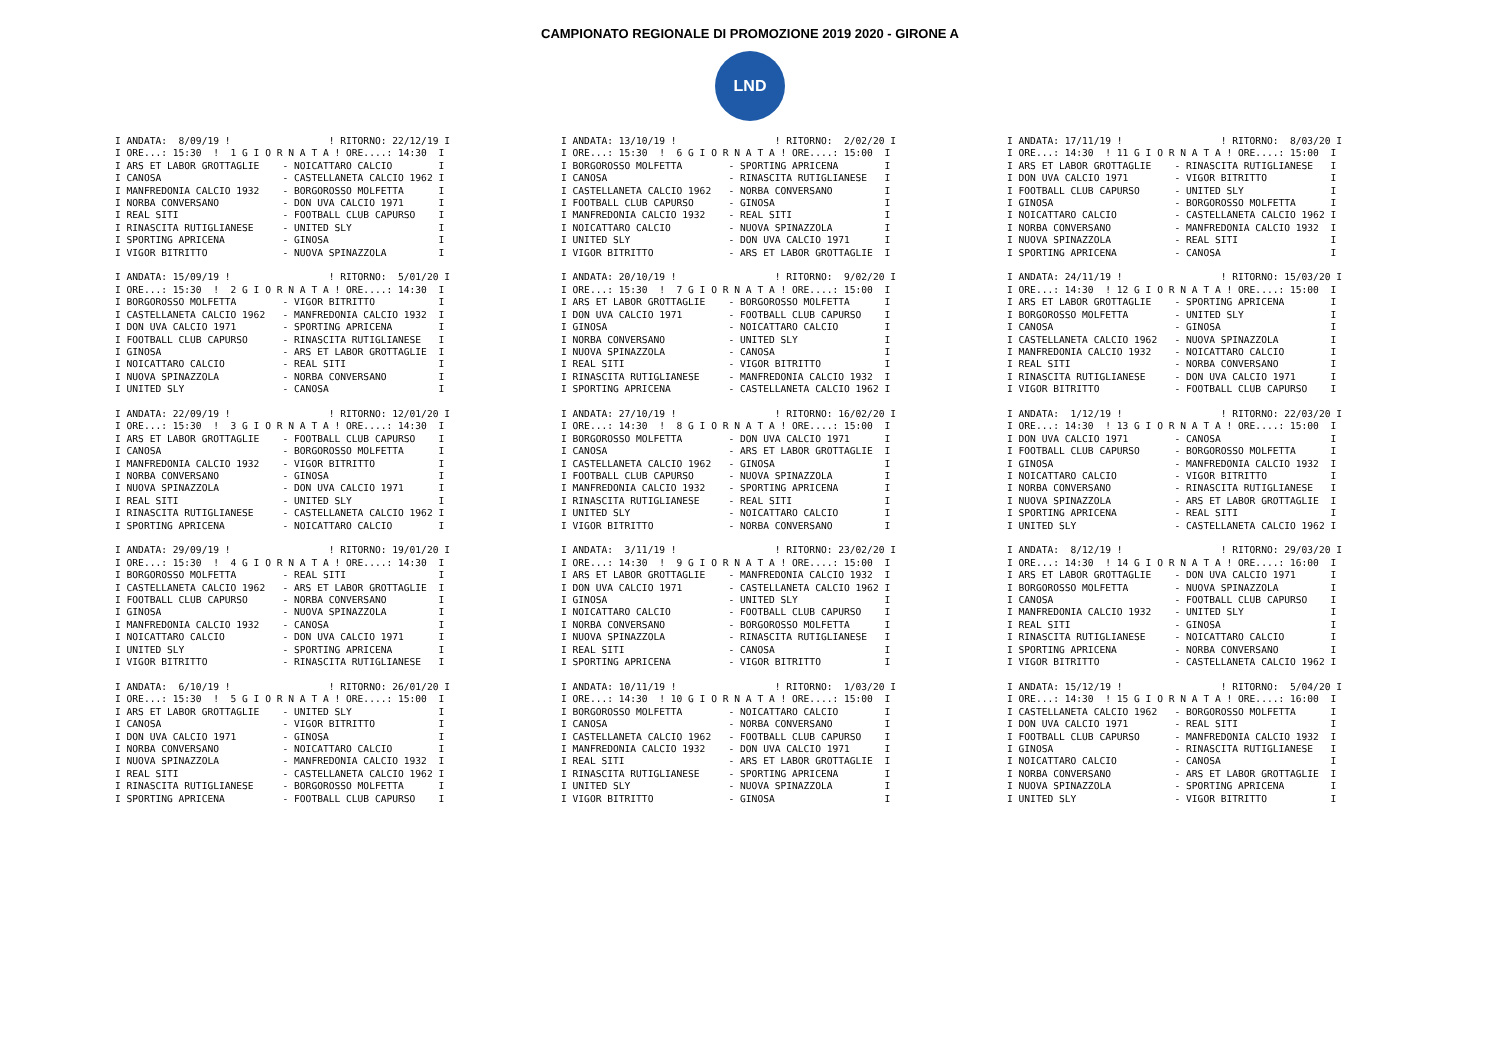CAMPIONATO REGIONALE DI PROMOZIONE 2019 2020 - GIRONE A
LND
I ANDATA:  8/09/19 !                 ! RITORNO: 22/12/19 I
I ORE...: 15:30  !  1 G I O R N A T A ! ORE....: 14:30  I
I ARS ET LABOR GROTTAGLIE    - NOICATTARO CALCIO        I
I CANOSA                     - CASTELLANETA CALCIO 1962 I
I MANFREDONIA CALCIO 1932    - BORGOROSSO MOLFETTA      I
I NORBA CONVERSANO           - DON UVA CALCIO 1971      I
I REAL SITI                  - FOOTBALL CLUB CAPURSO    I
I RINASCITA RUTIGLIANESE     - UNITED SLY               I
I SPORTING APRICENA          - GINOSA                   I
I VIGOR BITRITTO             - NUOVA SPINAZZOLA         I

I ANDATA: 15/09/19 !                 ! RITORNO:  5/01/20 I
I ORE...: 15:30  !  2 G I O R N A T A ! ORE....: 14:30  I
I BORGOROSSO MOLFETTA        - VIGOR BITRITTO           I
I CASTELLANETA CALCIO 1962   - MANFREDONIA CALCIO 1932  I
I DON UVA CALCIO 1971        - SPORTING APRICENA        I
I FOOTBALL CLUB CAPURSO      - RINASCITA RUTIGLIANESE   I
I GINOSA                     - ARS ET LABOR GROTTAGLIE  I
I NOICATTARO CALCIO          - REAL SITI                I
I NUOVA SPINAZZOLA           - NORBA CONVERSANO         I
I UNITED SLY                 - CANOSA                   I

I ANDATA: 22/09/19 !                 ! RITORNO: 12/01/20 I
I ORE...: 15:30  !  3 G I O R N A T A ! ORE....: 14:30  I
I ARS ET LABOR GROTTAGLIE    - FOOTBALL CLUB CAPURSO    I
I CANOSA                     - BORGOROSSO MOLFETTA      I
I MANFREDONIA CALCIO 1932    - VIGOR BITRITTO           I
I NORBA CONVERSANO           - GINOSA                   I
I NUOVA SPINAZZOLA           - DON UVA CALCIO 1971      I
I REAL SITI                  - UNITED SLY               I
I RINASCITA RUTIGLIANESE     - CASTELLANETA CALCIO 1962 I
I SPORTING APRICENA          - NOICATTARO CALCIO        I

I ANDATA: 29/09/19 !                 ! RITORNO: 19/01/20 I
I ORE...: 15:30  !  4 G I O R N A T A ! ORE....: 14:30  I
I BORGOROSSO MOLFETTA        - REAL SITI                I
I CASTELLANETA CALCIO 1962   - ARS ET LABOR GROTTAGLIE  I
I FOOTBALL CLUB CAPURSO      - NORBA CONVERSANO         I
I GINOSA                     - NUOVA SPINAZZOLA         I
I MANFREDONIA CALCIO 1932    - CANOSA                   I
I NOICATTARO CALCIO          - DON UVA CALCIO 1971      I
I UNITED SLY                 - SPORTING APRICENA        I
I VIGOR BITRITTO             - RINASCITA RUTIGLIANESE   I

I ANDATA:  6/10/19 !                 ! RITORNO: 26/01/20 I
I ORE...: 15:30  !  5 G I O R N A T A ! ORE....: 15:00  I
I ARS ET LABOR GROTTAGLIE    - UNITED SLY               I
I CANOSA                     - VIGOR BITRITTO           I
I DON UVA CALCIO 1971        - GINOSA                   I
I NORBA CONVERSANO           - NOICATTARO CALCIO        I
I NUOVA SPINAZZOLA           - MANFREDONIA CALCIO 1932  I
I REAL SITI                  - CASTELLANETA CALCIO 1962 I
I RINASCITA RUTIGLIANESE     - BORGOROSSO MOLFETTA      I
I SPORTING APRICENA          - FOOTBALL CLUB CAPURSO    I
I ANDATA: 13/10/19 !                 ! RITORNO:  2/02/20 I
I ORE...: 15:30  !  6 G I O R N A T A ! ORE....: 15:00  I
I BORGOROSSO MOLFETTA        - SPORTING APRICENA        I
I CANOSA                     - RINASCITA RUTIGLIANESE   I
I CASTELLANETA CALCIO 1962   - NORBA CONVERSANO         I
I FOOTBALL CLUB CAPURSO      - GINOSA                   I
I MANFREDONIA CALCIO 1932    - REAL SITI                I
I NOICATTARO CALCIO          - NUOVA SPINAZZOLA         I
I UNITED SLY                 - DON UVA CALCIO 1971      I
I VIGOR BITRITTO             - ARS ET LABOR GROTTAGLIE  I

I ANDATA: 20/10/19 !                 ! RITORNO:  9/02/20 I
I ORE...: 15:30  !  7 G I O R N A T A ! ORE....: 15:00  I
I ARS ET LABOR GROTTAGLIE    - BORGOROSSO MOLFETTA      I
I DON UVA CALCIO 1971        - FOOTBALL CLUB CAPURSO    I
I GINOSA                     - NOICATTARO CALCIO        I
I NORBA CONVERSANO           - UNITED SLY               I
I NUOVA SPINAZZOLA           - CANOSA                   I
I REAL SITI                  - VIGOR BITRITTO           I
I RINASCITA RUTIGLIANESE     - MANFREDONIA CALCIO 1932  I
I SPORTING APRICENA          - CASTELLANETA CALCIO 1962 I

I ANDATA: 27/10/19 !                 ! RITORNO: 16/02/20 I
I ORE...: 14:30  !  8 G I O R N A T A ! ORE....: 15:00  I
I BORGOROSSO MOLFETTA        - DON UVA CALCIO 1971      I
I CANOSA                     - ARS ET LABOR GROTTAGLIE  I
I CASTELLANETA CALCIO 1962   - GINOSA                   I
I FOOTBALL CLUB CAPURSO      - NUOVA SPINAZZOLA         I
I MANFREDONIA CALCIO 1932    - SPORTING APRICENA        I
I RINASCITA RUTIGLIANESE     - REAL SITI                I
I UNITED SLY                 - NOICATTARO CALCIO        I
I VIGOR BITRITTO             - NORBA CONVERSANO         I

I ANDATA:  3/11/19 !                 ! RITORNO: 23/02/20 I
I ORE...: 14:30  !  9 G I O R N A T A ! ORE....: 15:00  I
I ARS ET LABOR GROTTAGLIE    - MANFREDONIA CALCIO 1932  I
I DON UVA CALCIO 1971        - CASTELLANETA CALCIO 1962 I
I GINOSA                     - UNITED SLY               I
I NOICATTARO CALCIO          - FOOTBALL CLUB CAPURSO    I
I NORBA CONVERSANO           - BORGOROSSO MOLFETTA      I
I NUOVA SPINAZZOLA           - RINASCITA RUTIGLIANESE   I
I REAL SITI                  - CANOSA                   I
I SPORTING APRICENA          - VIGOR BITRITTO           I

I ANDATA: 10/11/19 !                 ! RITORNO:  1/03/20 I
I ORE...: 14:30  ! 10 G I O R N A T A ! ORE....: 15:00  I
I BORGOROSSO MOLFETTA        - NOICATTARO CALCIO        I
I CANOSA                     - NORBA CONVERSANO         I
I CASTELLANETA CALCIO 1962   - FOOTBALL CLUB CAPURSO    I
I MANFREDONIA CALCIO 1932    - DON UVA CALCIO 1971      I
I REAL SITI                  - ARS ET LABOR GROTTAGLIE  I
I RINASCITA RUTIGLIANESE     - SPORTING APRICENA        I
I UNITED SLY                 - NUOVA SPINAZZOLA         I
I VIGOR BITRITTO             - GINOSA                   I
I ANDATA: 17/11/19 !                 ! RITORNO:  8/03/20 I
I ORE...: 14:30  ! 11 G I O R N A T A ! ORE....: 15:00  I
I ARS ET LABOR GROTTAGLIE    - RINASCITA RUTIGLIANESE   I
I DON UVA CALCIO 1971        - VIGOR BITRITTO           I
I FOOTBALL CLUB CAPURSO      - UNITED SLY               I
I GINOSA                     - BORGOROSSO MOLFETTA      I
I NOICATTARO CALCIO          - CASTELLANETA CALCIO 1962 I
I NORBA CONVERSANO           - MANFREDONIA CALCIO 1932  I
I NUOVA SPINAZZOLA           - REAL SITI                I
I SPORTING APRICENA          - CANOSA                   I

I ANDATA: 24/11/19 !                 ! RITORNO: 15/03/20 I
I ORE...: 14:30  ! 12 G I O R N A T A ! ORE....: 15:00  I
I ARS ET LABOR GROTTAGLIE    - SPORTING APRICENA        I
I BORGOROSSO MOLFETTA        - UNITED SLY               I
I CANOSA                     - GINOSA                   I
I CASTELLANETA CALCIO 1962   - NUOVA SPINAZZOLA         I
I MANFREDONIA CALCIO 1932    - NOICATTARO CALCIO        I
I REAL SITI                  - NORBA CONVERSANO         I
I RINASCITA RUTIGLIANESE     - DON UVA CALCIO 1971      I
I VIGOR BITRITTO             - FOOTBALL CLUB CAPURSO    I

I ANDATA:  1/12/19 !                 ! RITORNO: 22/03/20 I
I ORE...: 14:30  ! 13 G I O R N A T A ! ORE....: 15:00  I
I DON UVA CALCIO 1971        - CANOSA                   I
I FOOTBALL CLUB CAPURSO      - BORGOROSSO MOLFETTA      I
I GINOSA                     - MANFREDONIA CALCIO 1932  I
I NOICATTARO CALCIO          - VIGOR BITRITTO           I
I NORBA CONVERSANO           - RINASCITA RUTIGLIANESE   I
I NUOVA SPINAZZOLA           - ARS ET LABOR GROTTAGLIE  I
I SPORTING APRICENA          - REAL SITI                I
I UNITED SLY                 - CASTELLANETA CALCIO 1962 I

I ANDATA:  8/12/19 !                 ! RITORNO: 29/03/20 I
I ORE...: 14:30  ! 14 G I O R N A T A ! ORE....: 16:00  I
I ARS ET LABOR GROTTAGLIE    - DON UVA CALCIO 1971      I
I BORGOROSSO MOLFETTA        - NUOVA SPINAZZOLA         I
I CANOSA                     - FOOTBALL CLUB CAPURSO    I
I MANFREDONIA CALCIO 1932    - UNITED SLY               I
I REAL SITI                  - GINOSA                   I
I RINASCITA RUTIGLIANESE     - NOICATTARO CALCIO        I
I SPORTING APRICENA          - NORBA CONVERSANO         I
I VIGOR BITRITTO             - CASTELLANETA CALCIO 1962 I

I ANDATA: 15/12/19 !                 ! RITORNO:  5/04/20 I
I ORE...: 14:30  ! 15 G I O R N A T A ! ORE....: 16:00  I
I CASTELLANETA CALCIO 1962   - BORGOROSSO MOLFETTA      I
I DON UVA CALCIO 1971        - REAL SITI                I
I FOOTBALL CLUB CAPURSO      - MANFREDONIA CALCIO 1932  I
I GINOSA                     - RINASCITA RUTIGLIANESE   I
I NOICATTARO CALCIO          - CANOSA                   I
I NORBA CONVERSANO           - ARS ET LABOR GROTTAGLIE  I
I NUOVA SPINAZZOLA           - SPORTING APRICENA        I
I UNITED SLY                 - VIGOR BITRITTO           I